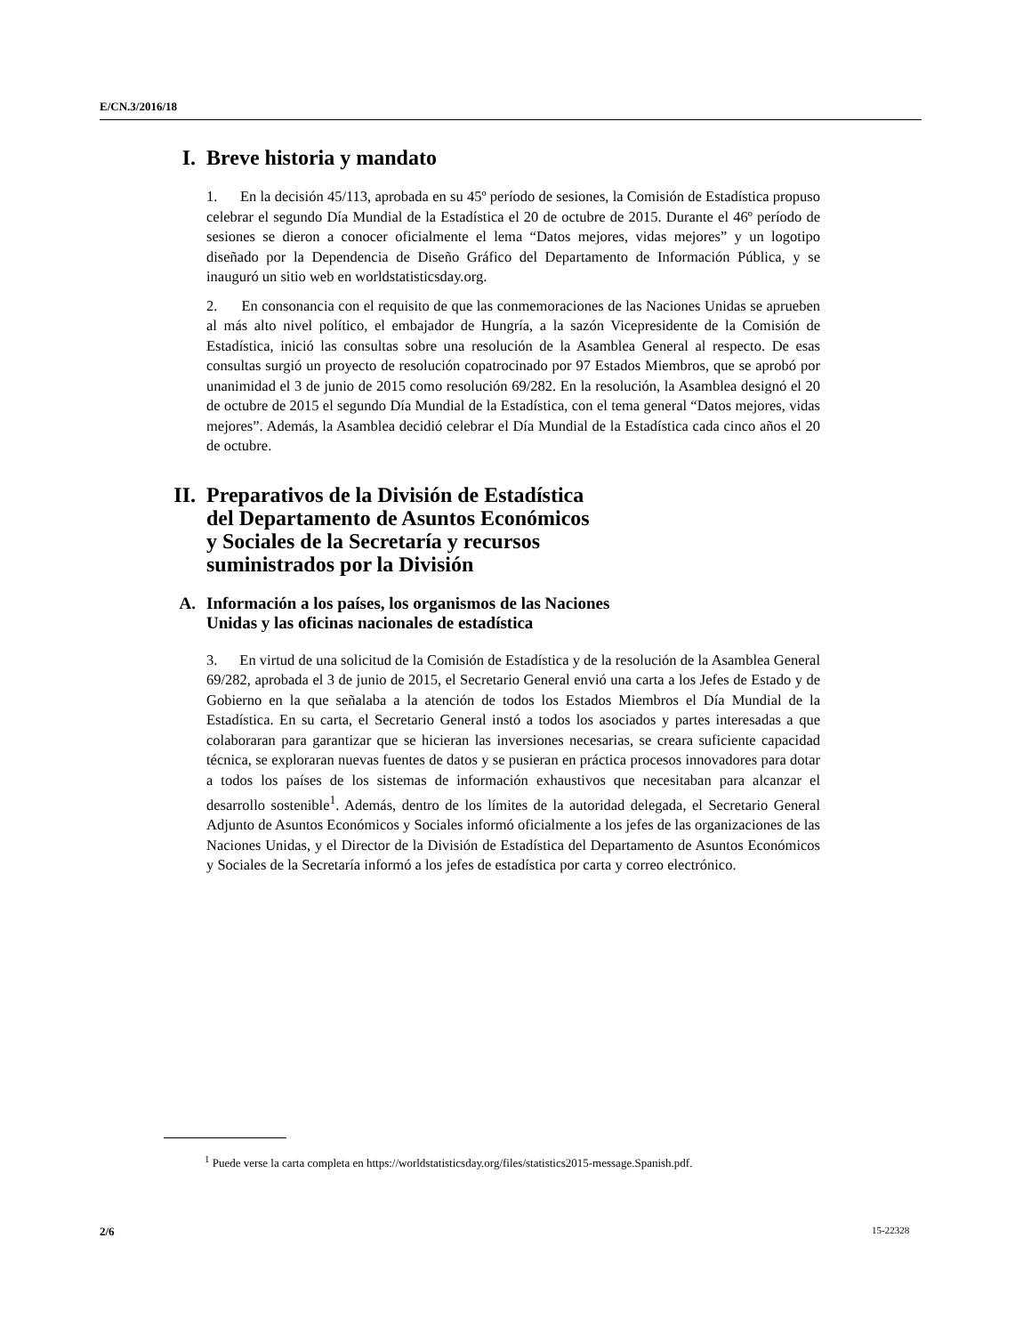E/CN.3/2016/18
I. Breve historia y mandato
1. En la decisión 45/113, aprobada en su 45º período de sesiones, la Comisión de Estadística propuso celebrar el segundo Día Mundial de la Estadística el 20 de octubre de 2015. Durante el 46º período de sesiones se dieron a conocer oficialmente el lema “Datos mejores, vidas mejores” y un logotipo diseñado por la Dependencia de Diseño Gráfico del Departamento de Información Pública, y se inauguró un sitio web en worldstatisticsday.org.
2. En consonancia con el requisito de que las conmemoraciones de las Naciones Unidas se aprueben al más alto nivel político, el embajador de Hungría, a la sazón Vicepresidente de la Comisión de Estadística, inició las consultas sobre una resolución de la Asamblea General al respecto. De esas consultas surgió un proyecto de resolución copatrocinado por 97 Estados Miembros, que se aprobó por unanimidad el 3 de junio de 2015 como resolución 69/282. En la resolución, la Asamblea designó el 20 de octubre de 2015 el segundo Día Mundial de la Estadística, con el tema general “Datos mejores, vidas mejores”. Además, la Asamblea decidió celebrar el Día Mundial de la Estadística cada cinco años el 20 de octubre.
II. Preparativos de la División de Estadística
del Departamento de Asuntos Económicos
y Sociales de la Secretaría y recursos
suministrados por la División
A. Información a los países, los organismos de las Naciones
Unidas y las oficinas nacionales de estadística
3. En virtud de una solicitud de la Comisión de Estadística y de la resolución de la Asamblea General 69/282, aprobada el 3 de junio de 2015, el Secretario General envió una carta a los Jefes de Estado y de Gobierno en la que señalaba a la atención de todos los Estados Miembros el Día Mundial de la Estadística. En su carta, el Secretario General instó a todos los asociados y partes interesadas a que colaboraran para garantizar que se hicieran las inversiones necesarias, se creara suficiente capacidad técnica, se exploraran nuevas fuentes de datos y se pusieran en práctica procesos innovadores para dotar a todos los países de los sistemas de información exhaustivos que necesitaban para alcanzar el desarrollo sostenible<sup>1</sup>. Además, dentro de los límites de la autoridad delegada, el Secretario General Adjunto de Asuntos Económicos y Sociales informó oficialmente a los jefes de las organizaciones de las Naciones Unidas, y el Director de la División de Estadística del Departamento de Asuntos Económicos y Sociales de la Secretaría informó a los jefes de estadística por carta y correo electrónico.
<sup>1</sup> Puede verse la carta completa en https://worldstatisticsday.org/files/statistics2015-message.Spanish.pdf.
2/6 15-22328